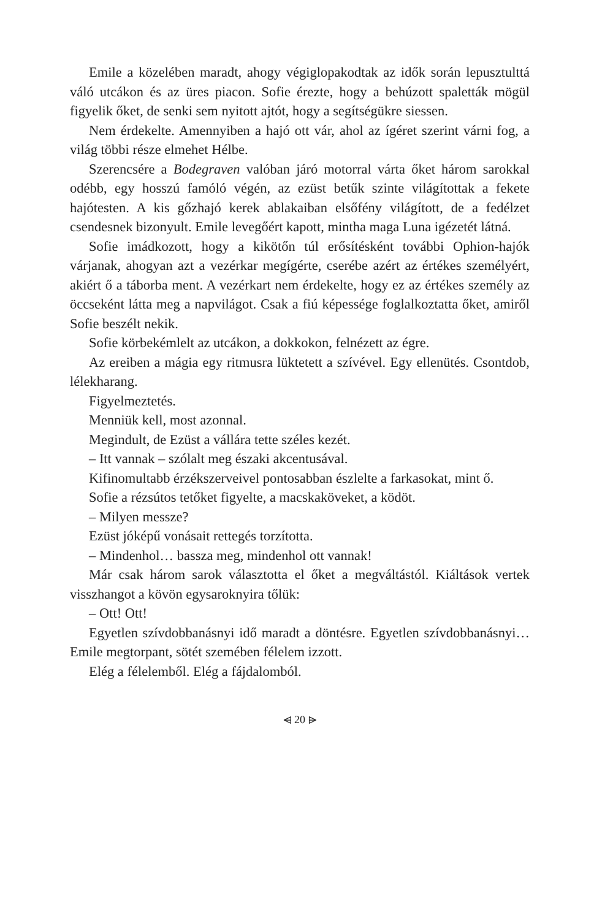Emile a közelében maradt, ahogy végiglopakodtak az idők során lepusztulttá váló utcákon és az üres piacon. Sofie érezte, hogy a behúzott spaletták mögül figyelik őket, de senki sem nyitott ajtót, hogy a segítségükre siessen.
Nem érdekelte. Amennyiben a hajó ott vár, ahol az ígéret szerint várni fog, a világ többi része elmehet Hélbe.
Szerencsére a Bodegraven valóban járó motorral várta őket három sarokkal odébb, egy hosszú famóló végén, az ezüst betűk szinte világítottak a fekete hajótesten. A kis gőzhajó kerek ablakaiban elsőfény világított, de a fedélzet csendesnek bizonyult. Emile levegőért kapott, mintha maga Luna igézetét látná.
Sofie imádkozott, hogy a kikötőn túl erősítésként további Ophion-hajók várjanak, ahogyan azt a vezérkar megígérte, cserébe azért az értékes személyért, akiért ő a táborba ment. A vezérkart nem érdekelte, hogy ez az értékes személy az öccseként látta meg a napvilágot. Csak a fiú képessége foglalkoztatta őket, amiről Sofie beszélt nekik.
Sofie körbekémlelt az utcákon, a dokkokon, felnézett az égre.
Az ereiben a mágia egy ritmusra lüktetett a szívével. Egy ellenütés. Csontdob, lélekharang.
Figyelmeztetés.
Menniük kell, most azonnal.
Megindult, de Ezüst a vállára tette széles kezét.
– Itt vannak – szólalt meg északi akcentusával.
Kifinomultabb érzékszerveivel pontosabban észlelte a farkasokat, mint ő.
Sofie a rézsútos tetőket figyelte, a macskaköveket, a ködöt.
– Milyen messze?
Ezüst jóképű vonásait rettegés torzította.
– Mindenhol… bassza meg, mindenhol ott vannak!
Már csak három sarok választotta el őket a megváltástól. Kiáltások vertek visszhangot a kövön egysaroknyira tőlük:
– Ott! Ott!
Egyetlen szívdobbanásnyi idő maradt a döntésre. Egyetlen szívdobbanásnyi… Emile megtorpant, sötét szemében félelem izzott.
Elég a félelemből. Elég a fájdalomból.
⩤ 20 ⩥